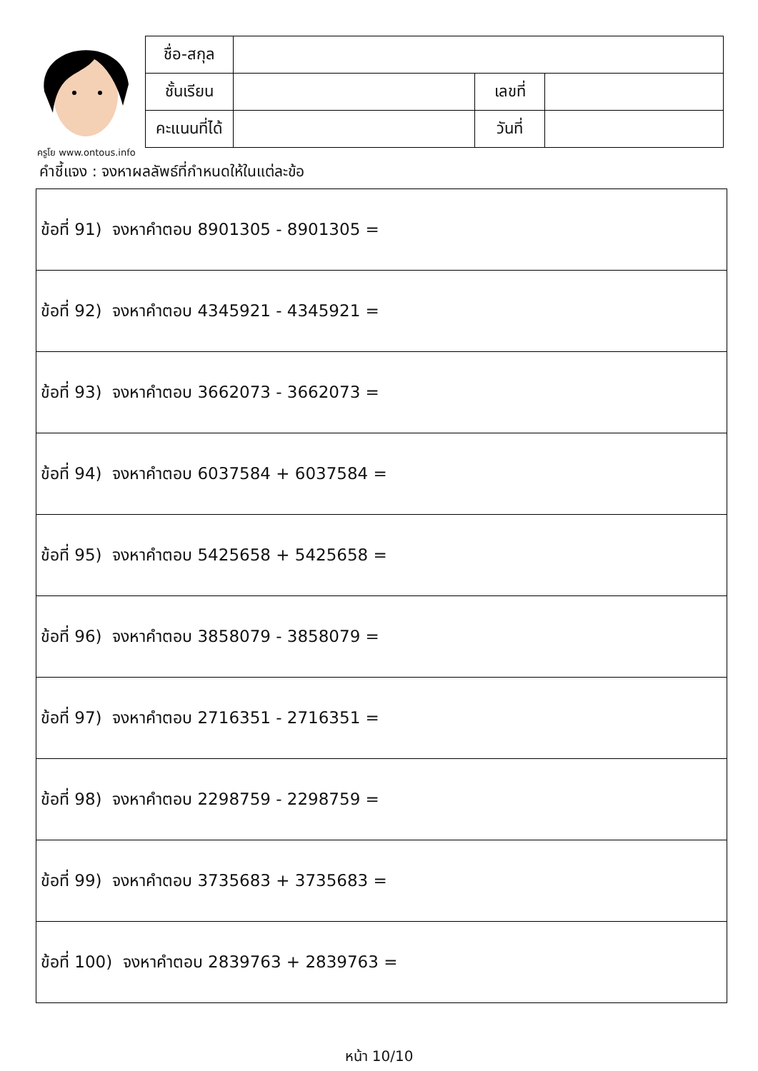ครูโย www.ontous.info
| ชื่อ-สกุล | | | |
| ชั้นเรียน | | เลขที่ | |
| คะแนนที่ได้ | | วันที่ | |
คำชี้แจง : จงหาผลลัพธ์ที่กำหนดให้ในแต่ละข้อ
| ข้อที่ 91) จงหาคำตอบ 8901305 - 8901305 = |
| ข้อที่ 92) จงหาคำตอบ 4345921 - 4345921 = |
| ข้อที่ 93) จงหาคำตอบ 3662073 - 3662073 = |
| ข้อที่ 94) จงหาคำตอบ 6037584 + 6037584 = |
| ข้อที่ 95) จงหาคำตอบ 5425658 + 5425658 = |
| ข้อที่ 96) จงหาคำตอบ 3858079 - 3858079 = |
| ข้อที่ 97) จงหาคำตอบ 2716351 - 2716351 = |
| ข้อที่ 98) จงหาคำตอบ 2298759 - 2298759 = |
| ข้อที่ 99) จงหาคำตอบ 3735683 + 3735683 = |
| ข้อที่ 100) จงหาคำตอบ 2839763 + 2839763 = |
หน้า 10/10